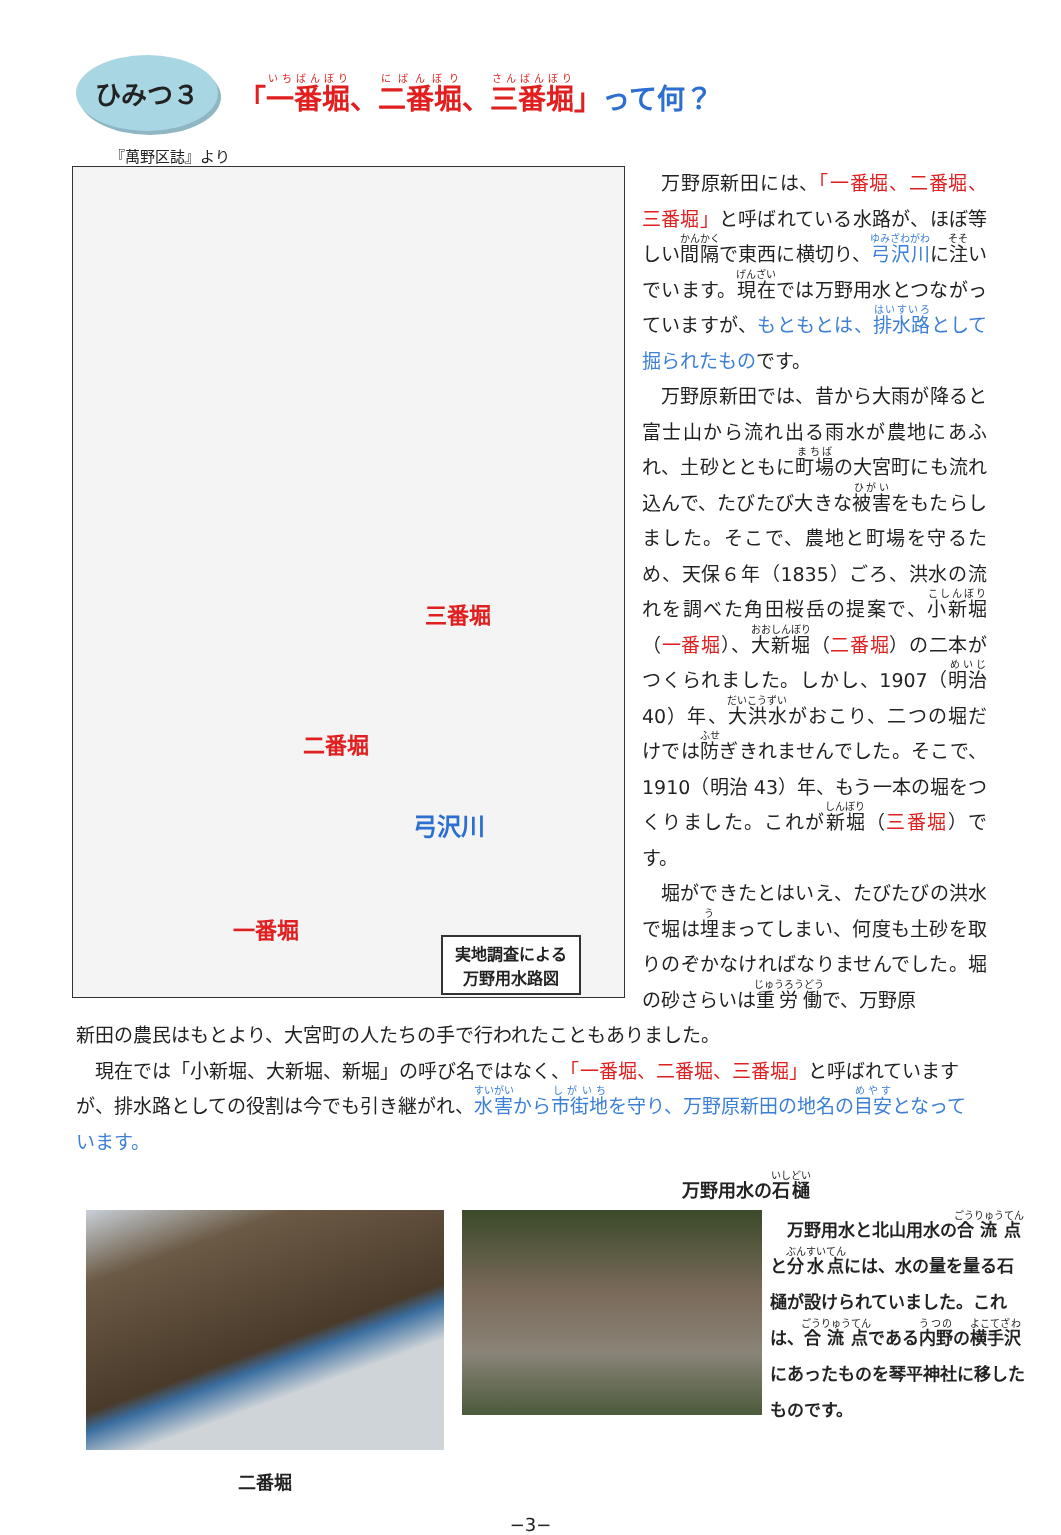ひみつ３
「一番堀、二番堀、三番堀」って何？
『萬野区誌』より
三番堀
二番堀
弓沢川
一番堀
実地調査による
万野用水路図
万野原新田には、「一番堀、二番堀、三番堀」と呼ばれている水路が、ほぼ等しい間隔で東西に横切り、弓沢川に注いでいます。現在では万野用水とつながっていますが、もともとは、排水路として掘られたものです。
万野原新田では、昔から大雨が降ると富士山から流れ出る雨水が農地にあふれ、土砂とともに町場の大宮町にも流れ込んで、たびたび大きな被害をもたらしました。そこで、農地と町場を守るため、天保６年（1835）ごろ、洪水の流れを調べた角田桜岳の提案で、小新堀（一番堀）、大新堀（二番堀）の二本がつくられました。しかし、1907（明治40）年、大洪水がおこり、二つの堀だけでは防ぎきれませんでした。そこで、1910（明治 43）年、もう一本の堀をつくりました。これが新堀（三番堀）です。
堀ができたとはいえ、たびたびの洪水で堀は埋まってしまい、何度も土砂を取りのぞかなければなりませんでした。堀の砂さらいは重労働で、万野原
新田の農民はもとより、大宮町の人たちの手で行われたこともありました。
現在では「小新堀、大新堀、新堀」の呼び名ではなく、「一番堀、二番堀、三番堀」と呼ばれていますが、排水路としての役割は今でも引き継がれ、水害から市街地を守り、万野原新田の地名の目安となっています。
二番堀
万野用水の石樋
　万野用水と北山用水の合流点と分水点には、水の量を量る石樋が設けられていました。これは、合流点である内野の横手沢にあったものを琴平神社に移したものです。
−3−